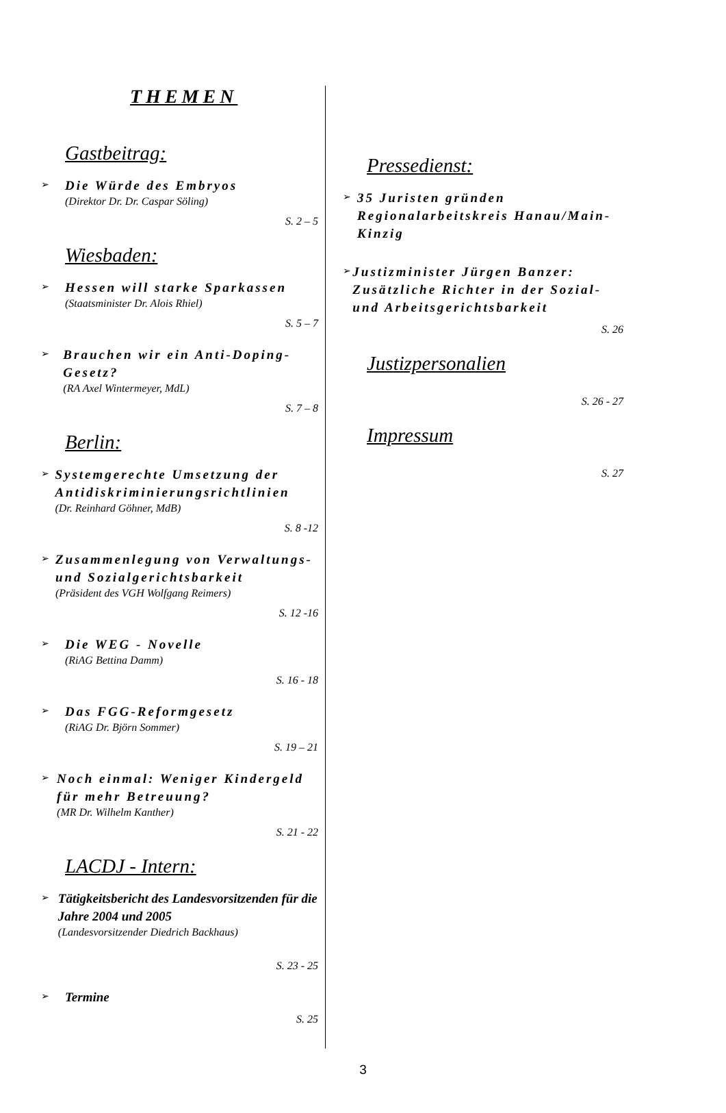THEMEN
Gastbeitrag:
➢
Die Würde des Embryos
(Direktor Dr. Dr. Caspar Söling)
S. 2 – 5
Wiesbaden:
➢
Hessen will starke Sparkassen
(Staatsminister Dr. Alois Rhiel)
S. 5 – 7
➢
Brauchen wir ein Anti-Doping-Gesetz?
(RA Axel Wintermeyer, MdL)
S. 7 – 8
Berlin:
➢
Systemgerechte Umsetzung der Antidiskriminierungsrichtlinien
(Dr. Reinhard Göhner, MdB)
S. 8 -12
➢
Zusammenlegung von Verwaltungs- und Sozialgerichtsbarkeit
(Präsident des VGH Wolfgang Reimers)
S. 12 -16
➢
Die WEG - Novelle
(RiAG Bettina Damm)
S. 16 - 18
➢
Das FGG-Reformgesetz
(RiAG Dr. Björn Sommer)
S. 19 – 21
➢
Noch einmal: Weniger Kindergeld für mehr Betreuung?
(MR Dr. Wilhelm Kanther)
S. 21 - 22
LACDJ - Intern:
➢
Tätigkeitsbericht des Landesvorsitzenden für die Jahre 2004 und 2005
(Landesvorsitzender Diedrich Backhaus)
S. 23 - 25
➢
Termine
S. 25
Pressedienst:
➢
35 Juristen gründen Regionalarbeitskreis Hanau/Main-Kinzig
➢
Justizminister Jürgen Banzer: Zusätzliche Richter in der Sozial- und Arbeitsgerichtsbarkeit
S. 26
Justizpersonalien
S. 26 - 27
Impressum
S. 27
3